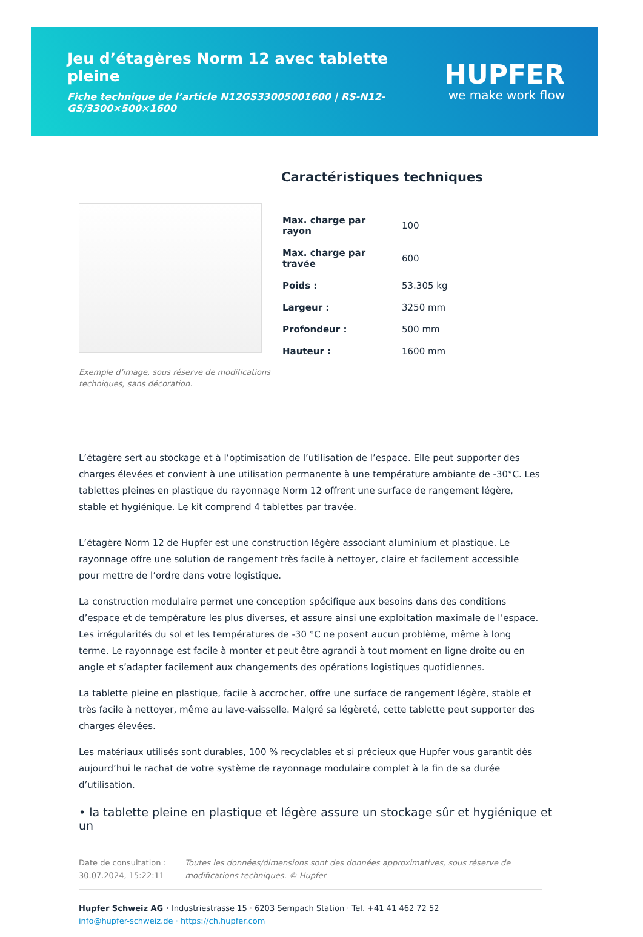Jeu d’étagères Norm 12 avec tablette pleine
Fiche technique de l’article N12GS33005001600 | RS-N12-GS/3300×500×1600
HUPFER
we make work flow
Exemple d’image, sous réserve de modifications techniques, sans décoration.
Caractéristiques techniques
| Max. charge par rayon | 100 |
| Max. charge par travée | 600 |
| Poids : | 53.305 kg |
| Largeur : | 3250 mm |
| Profondeur : | 500 mm |
| Hauteur : | 1600 mm |
L’étagère sert au stockage et à l’optimisation de l’utilisation de l’espace. Elle peut supporter des charges élevées et convient à une utilisation permanente à une température ambiante de -30°C. Les tablettes pleines en plastique du rayonnage Norm 12 offrent une surface de rangement légère, stable et hygiénique. Le kit comprend 4 tablettes par travée.
L’étagère Norm 12 de Hupfer est une construction légère associant aluminium et plastique. Le rayonnage offre une solution de rangement très facile à nettoyer, claire et facilement accessible pour mettre de l’ordre dans votre logistique.
La construction modulaire permet une conception spécifique aux besoins dans des conditions d’espace et de température les plus diverses, et assure ainsi une exploitation maximale de l’espace. Les irrégularités du sol et les températures de -30 °C ne posent aucun problème, même à long terme. Le rayonnage est facile à monter et peut être agrandi à tout moment en ligne droite ou en angle et s’adapter facilement aux changements des opérations logistiques quotidiennes.
La tablette pleine en plastique, facile à accrocher, offre une surface de rangement légère, stable et très facile à nettoyer, même au lave-vaisselle. Malgré sa légèreté, cette tablette peut supporter des charges élevées.
Les matériaux utilisés sont durables, 100 % recyclables et si précieux que Hupfer vous garantit dès aujourd’hui le rachat de votre système de rayonnage modulaire complet à la fin de sa durée d’utilisation.
• la tablette pleine en plastique et légère assure un stockage sûr et hygiénique et un
Date de consultation : 30.07.2024, 15:22:11
Toutes les données/dimensions sont des données approximatives, sous réserve de modifications techniques. © Hupfer
Hupfer Schweiz AG · Industriestrasse 15 · 6203 Sempach Station · Tel. +41 41 462 72 52
info@hupfer-schweiz.de · https://ch.hupfer.com